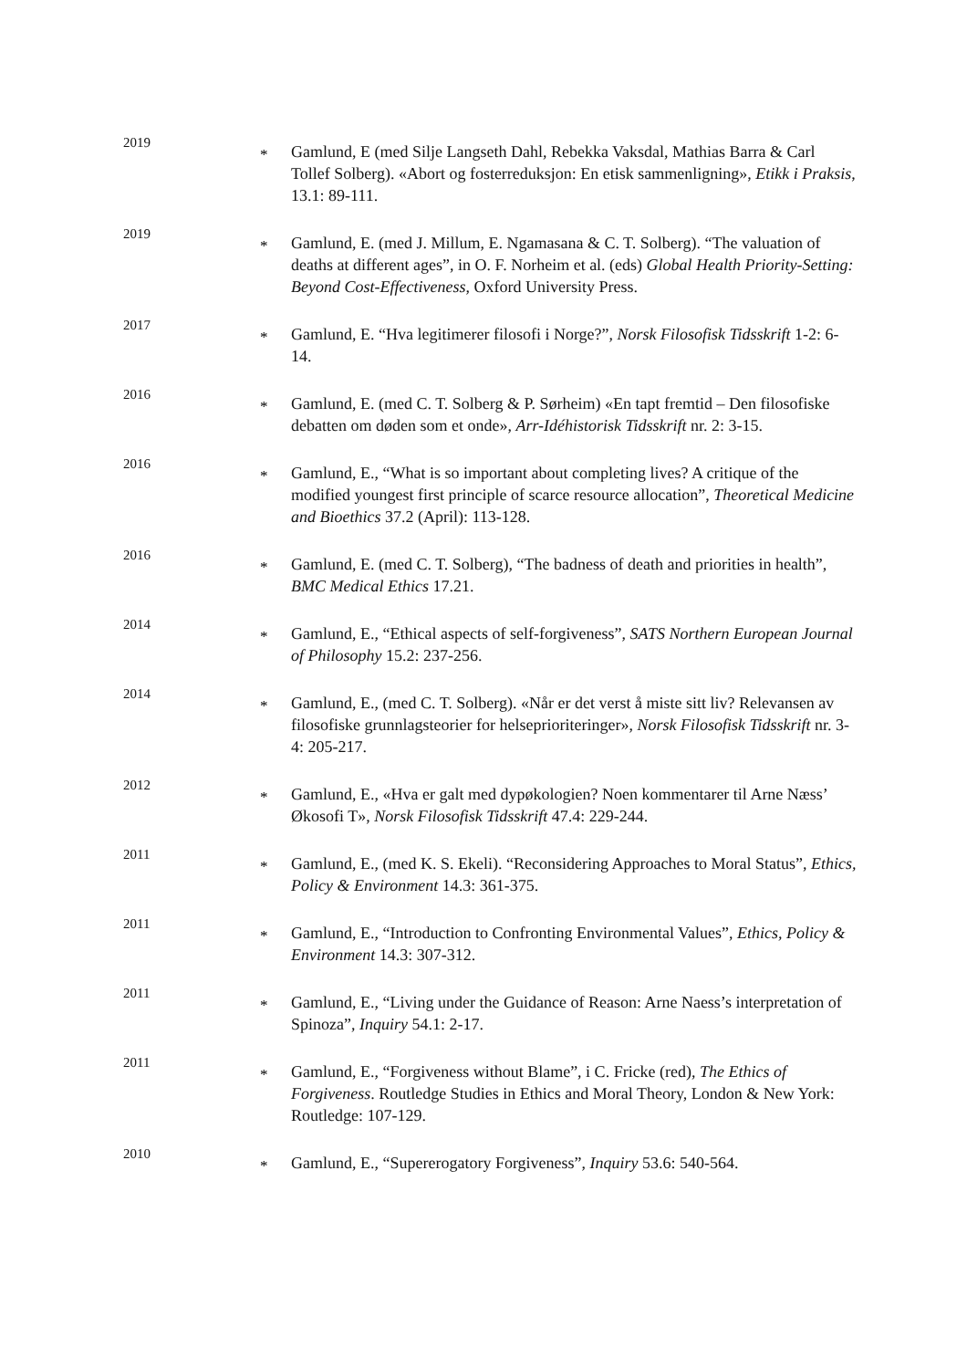2019
*
Gamlund, E (med Silje Langseth Dahl, Rebekka Vaksdal, Mathias Barra & Carl Tollef Solberg). «Abort og fosterreduksjon: En etisk sammenligning», Etikk i Praksis, 13.1: 89-111.
2019
*
Gamlund, E. (med J. Millum, E. Ngamasana & C. T. Solberg). “The valuation of deaths at different ages”, in O. F. Norheim et al. (eds) Global Health Priority-Setting: Beyond Cost-Effectiveness, Oxford University Press.
2017
*
Gamlund, E. “Hva legitimerer filosofi i Norge?”, Norsk Filosofisk Tidsskrift 1-2: 6-14.
2016
*
Gamlund, E. (med C. T. Solberg & P. Sørheim) «En tapt fremtid – Den filosofiske debatten om døden som et onde», Arr-Idéhistorisk Tidsskrift nr. 2: 3-15.
2016
*
Gamlund, E., “What is so important about completing lives? A critique of the modified youngest first principle of scarce resource allocation”, Theoretical Medicine and Bioethics 37.2 (April): 113-128.
2016
*
Gamlund, E. (med C. T. Solberg), “The badness of death and priorities in health”, BMC Medical Ethics 17.21.
2014
*
Gamlund, E., “Ethical aspects of self-forgiveness”, SATS Northern European Journal of Philosophy 15.2: 237-256.
2014
*
Gamlund, E., (med C. T. Solberg). «Når er det verst å miste sitt liv? Relevansen av filosofiske grunnlagsteorier for helseprioriteringer», Norsk Filosofisk Tidsskrift nr. 3-4: 205-217.
2012
*
Gamlund, E., «Hva er galt med dypøkologien? Noen kommentarer til Arne Næss’ Økosofi T», Norsk Filosofisk Tidsskrift 47.4: 229-244.
2011
*
Gamlund, E., (med K. S. Ekeli). “Reconsidering Approaches to Moral Status”, Ethics, Policy & Environment 14.3: 361-375.
2011
*
Gamlund, E., “Introduction to Confronting Environmental Values”, Ethics, Policy & Environment 14.3: 307-312.
2011
*
Gamlund, E., “Living under the Guidance of Reason: Arne Naess’s interpretation of Spinoza”, Inquiry 54.1: 2-17.
2011
*
Gamlund, E., “Forgiveness without Blame”, i C. Fricke (red), The Ethics of Forgiveness. Routledge Studies in Ethics and Moral Theory, London & New York: Routledge: 107-129.
2010
*
Gamlund, E., “Supererogatory Forgiveness”, Inquiry 53.6: 540-564.